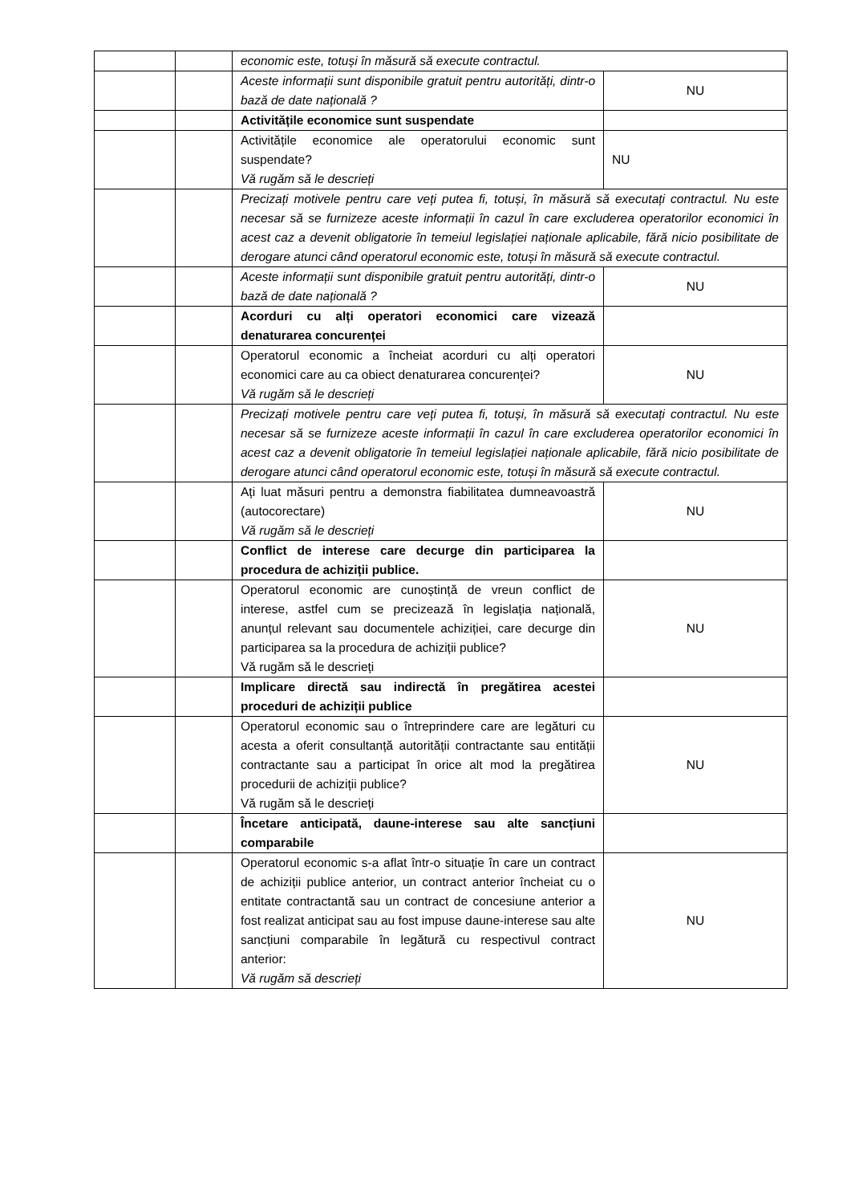| | | economic este, totuși în măsură să execute contractul. | |
| | | Aceste informații sunt disponibile gratuit pentru autorități, dintr-o bază de date națională ? | NU |
| | | Activitățile economice sunt suspendate | |
| | | Activitățile economice ale operatorului economic sunt suspendate? Vă rugăm să le descrieți | NU |
| | | Precizați motivele pentru care veți putea fi, totuși, în măsură să executați contractul. Nu este necesar să se furnizeze aceste informații în cazul în care excluderea operatorilor economici în acest caz a devenit obligatorie în temeiul legislației naționale aplicabile, fără nicio posibilitate de derogare atunci când operatorul economic este, totuși în măsură să execute contractul. | |
| | | Aceste informații sunt disponibile gratuit pentru autorități, dintr-o bază de date națională ? | NU |
| | | Acorduri cu alți operatori economici care vizează denaturarea concurenței | |
| | | Operatorul economic a încheiat acorduri cu alți operatori economici care au ca obiect denaturarea concurenței? Vă rugăm să le descrieți | NU |
| | | Precizați motivele pentru care veți putea fi, totuși, în măsură să executați contractul. Nu este necesar să se furnizeze aceste informații în cazul în care excluderea operatorilor economici în acest caz a devenit obligatorie în temeiul legislației naționale aplicabile, fără nicio posibilitate de derogare atunci când operatorul economic este, totuși în măsură să execute contractul. | |
| | | Ați luat măsuri pentru a demonstra fiabilitatea dumneavoastră (autocorectare) Vă rugăm să le descrieți | NU |
| | | Conflict de interese care decurge din participarea la procedura de achiziții publice. | |
| | | Operatorul economic are cunoștință de vreun conflict de interese, astfel cum se precizează în legislația națională, anunțul relevant sau documentele achiziției, care decurge din participarea sa la procedura de achiziții publice? Vă rugăm să le descrieți | NU |
| | | Implicare directă sau indirectă în pregătirea acestei proceduri de achiziții publice | |
| | | Operatorul economic sau o întreprindere care are legături cu acesta a oferit consultanță autorității contractante sau entității contractante sau a participat în orice alt mod la pregătirea procedurii de achiziții publice? Vă rugăm să le descrieți | NU |
| | | Încetare anticipată, daune-interese sau alte sancțiuni comparabile | |
| | | Operatorul economic s-a aflat într-o situație în care un contract de achiziții publice anterior, un contract anterior încheiat cu o entitate contractantă sau un contract de concesiune anterior a fost realizat anticipat sau au fost impuse daune-interese sau alte sancțiuni comparabile în legătură cu respectivul contract anterior: Vă rugăm să descrieți | NU |